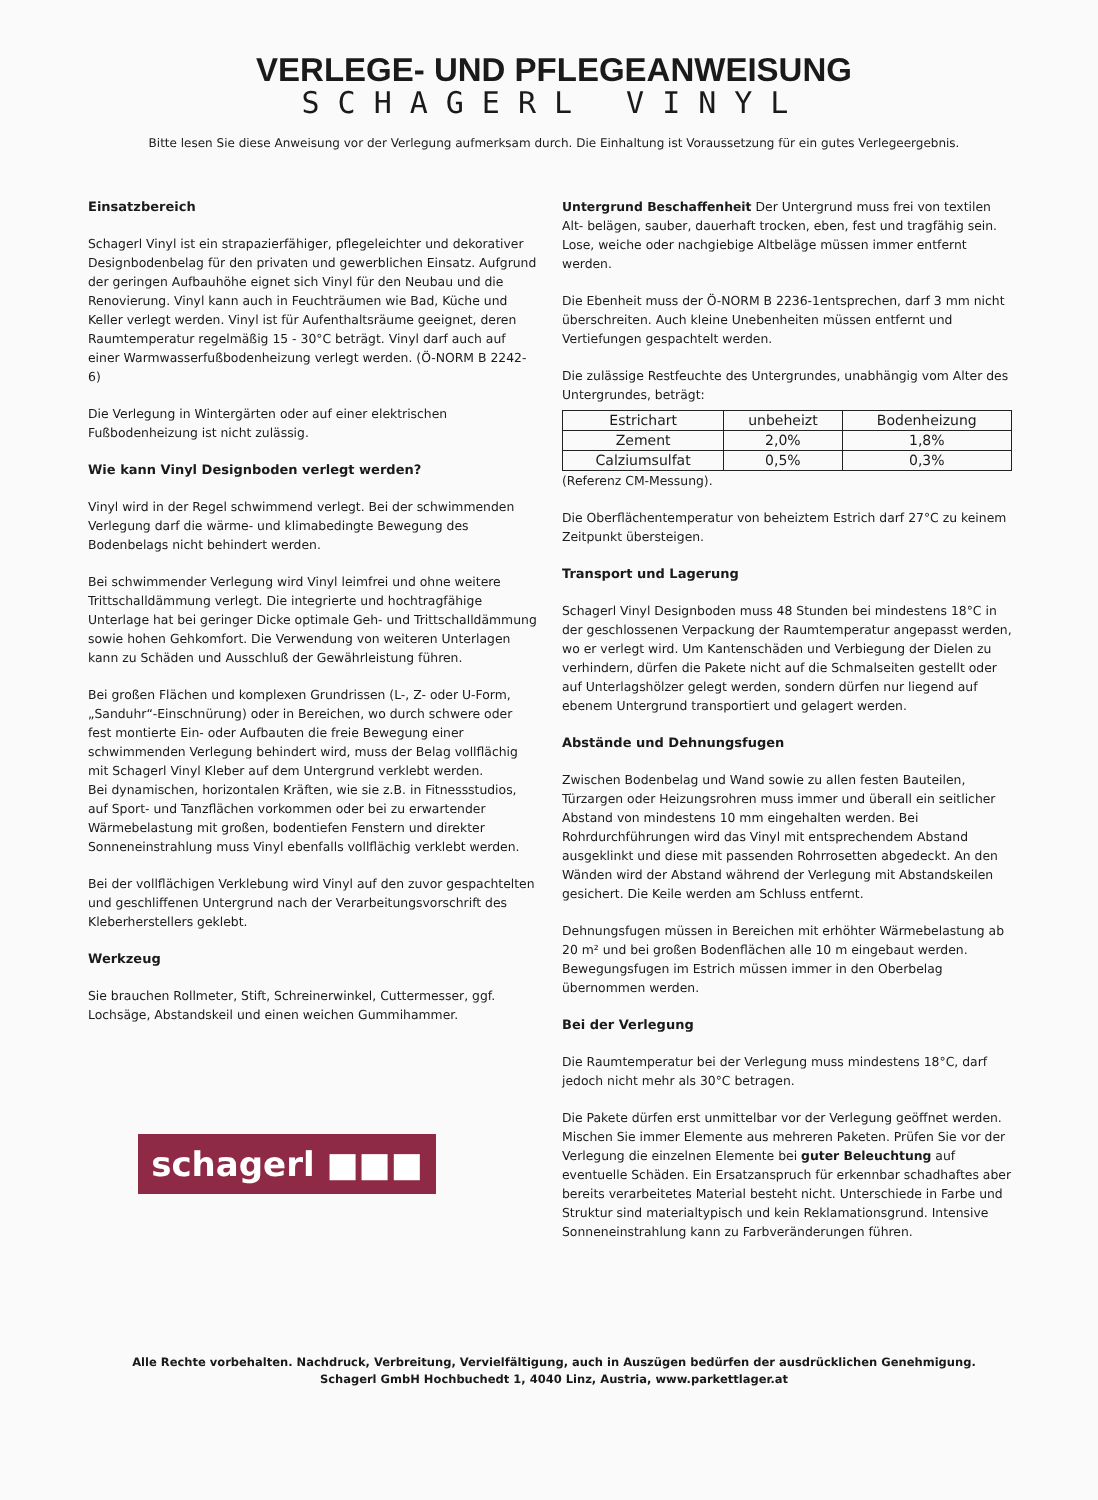VERLEGE- UND PFLEGEANWEISUNG
SCHAGERL VINYL
Bitte lesen Sie diese Anweisung vor der Verlegung aufmerksam durch. Die Einhaltung ist Voraussetzung für ein gutes Verlegeergebnis.
Einsatzbereich
Schagerl Vinyl ist ein strapazierfähiger, pflegeleichter und dekorativer Designbodenbelag für den privaten und gewerblichen Einsatz. Aufgrund der geringen Aufbauhöhe eignet sich Vinyl für den Neubau und die Renovierung. Vinyl kann auch in Feuchträumen wie Bad, Küche und Keller verlegt werden. Vinyl ist für Aufenthaltsräume geeignet, deren Raumtemperatur regelmäßig 15 - 30°C beträgt. Vinyl darf auch auf einer Warmwasserfußbodenheizung verlegt werden. (Ö-NORM B 2242-6)
Die Verlegung in Wintergärten oder auf einer elektrischen Fußbodenheizung ist nicht zulässig.
Wie kann Vinyl Designboden verlegt werden?
Vinyl wird in der Regel schwimmend verlegt. Bei der schwimmenden Verlegung darf die wärme- und klimabedingte Bewegung des Bodenbelags nicht behindert werden.
Bei schwimmender Verlegung wird Vinyl leimfrei und ohne weitere Trittschalldämmung verlegt. Die integrierte und hochtragfähige Unterlage hat bei geringer Dicke optimale Geh- und Trittschalldämmung sowie hohen Gehkomfort. Die Verwendung von weiteren Unterlagen kann zu Schäden und Ausschluß der Gewährleistung führen.
Bei großen Flächen und komplexen Grundrissen (L-, Z- oder U-Form, „Sanduhr“-Einschnürung) oder in Bereichen, wo durch schwere oder fest montierte Ein- oder Aufbauten die freie Bewegung einer schwimmenden Verlegung behindert wird, muss der Belag vollflächig mit Schagerl Vinyl Kleber auf dem Untergrund verklebt werden.
Bei dynamischen, horizontalen Kräften, wie sie z.B. in Fitnessstudios, auf Sport- und Tanzflächen vorkommen oder bei zu erwartender Wärmebelastung mit großen, bodentiefen Fenstern und direkter Sonneneinstrahlung muss Vinyl ebenfalls vollflächig verklebt werden.
Bei der vollflächigen Verklebung wird Vinyl auf den zuvor gespachtelten und geschliffenen Untergrund nach der Verarbeitungsvorschrift des Kleberherstellers geklebt.
Werkzeug
Sie brauchen Rollmeter, Stift, Schreinerwinkel, Cuttermesser, ggf. Lochsäge, Abstandskeil und einen weichen Gummihammer.
schagerl ■■■
Untergrund Beschaffenheit Der Untergrund muss frei von textilen Alt- belägen, sauber, dauerhaft trocken, eben, fest und tragfähig sein. Lose, weiche oder nachgiebige Altbeläge müssen immer entfernt werden.
Die Ebenheit muss der Ö-NORM B 2236-1entsprechen, darf 3 mm nicht überschreiten. Auch kleine Unebenheiten müssen entfernt und Vertiefungen gespachtelt werden.
Die zulässige Restfeuchte des Untergrundes, unabhängig vom Alter des Untergrundes, beträgt:
| Estrichart | unbeheizt | Bodenheizung |
| Zement | 2,0% | 1,8% |
| Calziumsulfat | 0,5% | 0,3% |
(Referenz CM-Messung).
Die Oberflächentemperatur von beheiztem Estrich darf 27°C zu keinem Zeitpunkt übersteigen.
Transport und Lagerung
Schagerl Vinyl Designboden muss 48 Stunden bei mindestens 18°C in der geschlossenen Verpackung der Raumtemperatur angepasst werden, wo er verlegt wird. Um Kantenschäden und Verbiegung der Dielen zu verhindern, dürfen die Pakete nicht auf die Schmalseiten gestellt oder auf Unterlagshölzer gelegt werden, sondern dürfen nur liegend auf ebenem Untergrund transportiert und gelagert werden.
Abstände und Dehnungsfugen
Zwischen Bodenbelag und Wand sowie zu allen festen Bauteilen, Türzargen oder Heizungsrohren muss immer und überall ein seitlicher Abstand von mindestens 10 mm eingehalten werden. Bei Rohrdurchführungen wird das Vinyl mit entsprechendem Abstand ausgeklinkt und diese mit passenden Rohrrosetten abgedeckt. An den Wänden wird der Abstand während der Verlegung mit Abstandskeilen gesichert. Die Keile werden am Schluss entfernt.
Dehnungsfugen müssen in Bereichen mit erhöhter Wärmebelastung ab 20 m² und bei großen Bodenflächen alle 10 m eingebaut werden. Bewegungsfugen im Estrich müssen immer in den Oberbelag übernommen werden.
Bei der Verlegung
Die Raumtemperatur bei der Verlegung muss mindestens 18°C, darf jedoch nicht mehr als 30°C betragen.
Die Pakete dürfen erst unmittelbar vor der Verlegung geöffnet werden. Mischen Sie immer Elemente aus mehreren Paketen. Prüfen Sie vor der Verlegung die einzelnen Elemente bei guter Beleuchtung auf eventuelle Schäden. Ein Ersatzanspruch für erkennbar schadhaftes aber bereits verarbeitetes Material besteht nicht. Unterschiede in Farbe und Struktur sind materialtypisch und kein Reklamationsgrund. Intensive Sonneneinstrahlung kann zu Farbveränderungen führen.
Alle Rechte vorbehalten. Nachdruck, Verbreitung, Vervielfältigung, auch in Auszügen bedürfen der ausdrücklichen Genehmigung.
Schagerl GmbH Hochbuchedt 1, 4040 Linz, Austria, www.parkettlager.at